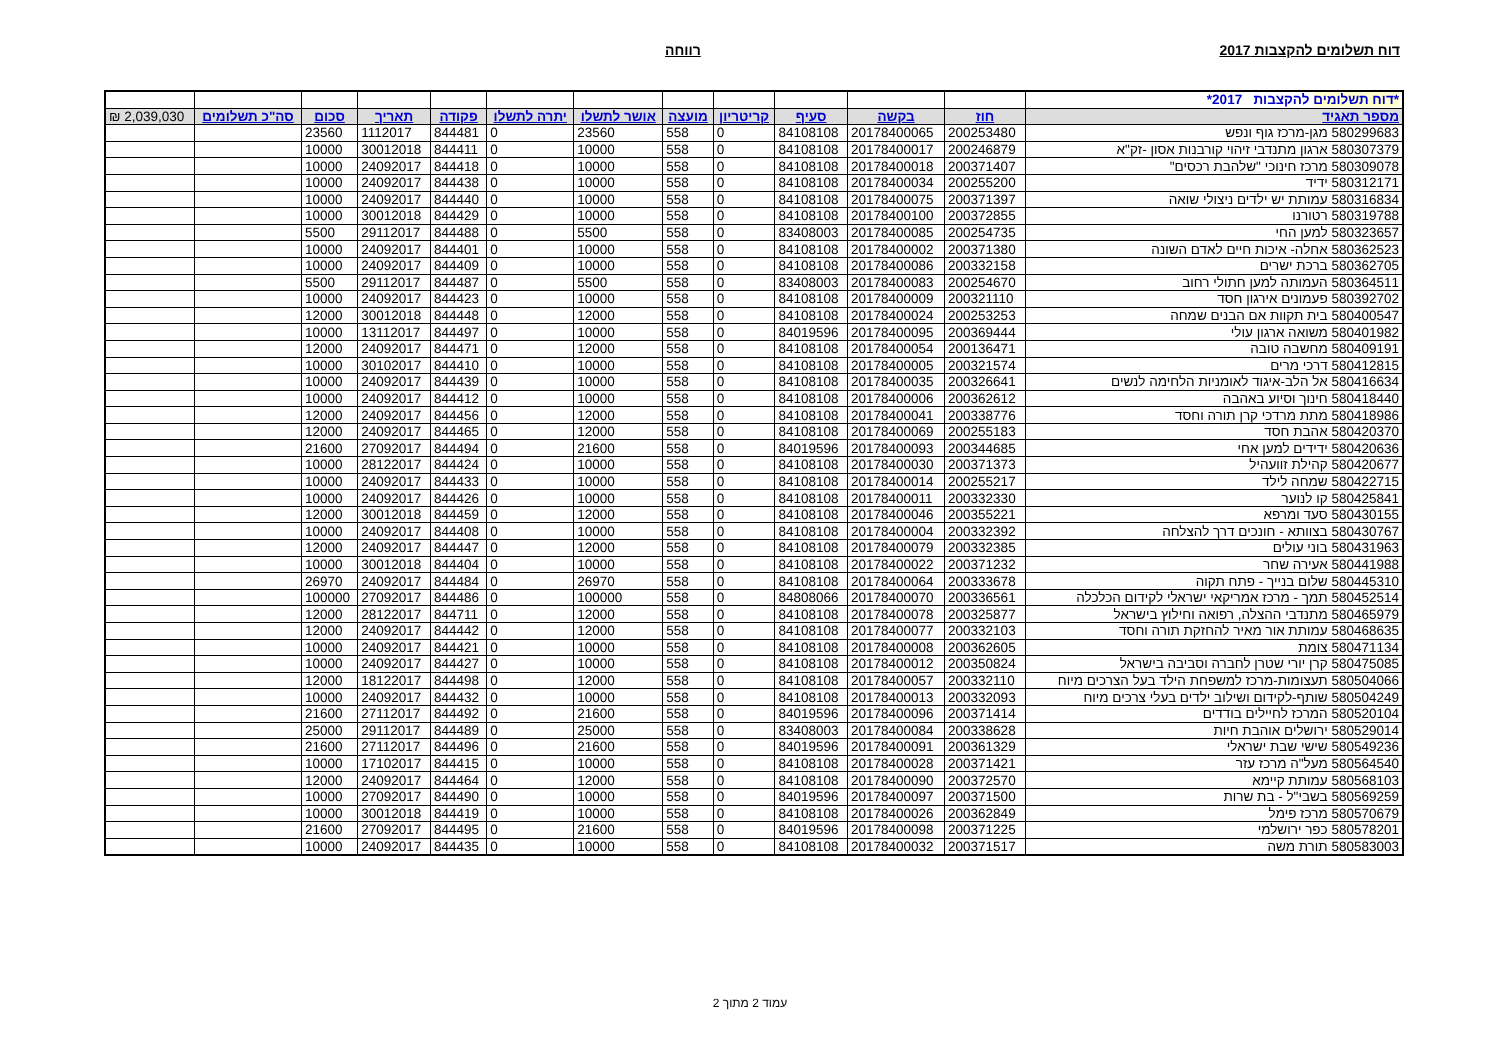דוח תשלומים להקצבות 2017 רווחה
| *דוח תשלומים להקצבות 2017* | | | | | | | | | | | | |
| מספר תאגיד | חוז | בקשה | סעיף | קריטריון | מועצה | אושר לתשלו | יתרה לתשלו | פקודה | תאריך | סכום | סה"כ תשלומים | 2,039,030 ₪ |
| 580299683 מגן-מרכז גוף ונפש | 200253480 | 20178400065 | 84108108 | 0 | 558 | 23560 | 0 | 844481 | 1112017 | 23560 | | |
| 580307379 ארגון מתנדבי זיהוי קורבנות אסון -זק"א | 200246879 | 20178400017 | 84108108 | 0 | 558 | 10000 | 0 | 844411 | 30012018 | 10000 | | |
| 580309078 מרכז חינוכי "שלהבת רכסים" | 200371407 | 20178400018 | 84108108 | 0 | 558 | 10000 | 0 | 844418 | 24092017 | 10000 | | |
| 580312171 ידיד | 200255200 | 20178400034 | 84108108 | 0 | 558 | 10000 | 0 | 844438 | 24092017 | 10000 | | |
| 580316834 עמותת יש ילדים ניצולי שואה | 200371397 | 20178400075 | 84108108 | 0 | 558 | 10000 | 0 | 844440 | 24092017 | 10000 | | |
| 580319788 רטורנו | 200372855 | 20178400100 | 84108108 | 0 | 558 | 10000 | 0 | 844429 | 30012018 | 10000 | | |
| 580323657 למען החי | 200254735 | 20178400085 | 83408003 | 0 | 558 | 5500 | 0 | 844488 | 29112017 | 5500 | | |
| 580362523 אחלה- איכות חיים לאדם השונה | 200371380 | 20178400002 | 84108108 | 0 | 558 | 10000 | 0 | 844401 | 24092017 | 10000 | | |
| 580362705 ברכת ישרים | 200332158 | 20178400086 | 84108108 | 0 | 558 | 10000 | 0 | 844409 | 24092017 | 10000 | | |
| 580364511 העמותה למען חתולי רחוב | 200254670 | 20178400083 | 83408003 | 0 | 558 | 5500 | 0 | 844487 | 29112017 | 5500 | | |
| 580392702 פעמונים אירגון חסד | 200321110 | 20178400009 | 84108108 | 0 | 558 | 10000 | 0 | 844423 | 24092017 | 10000 | | |
| 580400547 בית תקוות אם הבנים שמחה | 200253253 | 20178400024 | 84108108 | 0 | 558 | 12000 | 0 | 844448 | 30012018 | 12000 | | |
| 580401982 משואה ארגון עולי | 200369444 | 20178400095 | 84019596 | 0 | 558 | 10000 | 0 | 844497 | 13112017 | 10000 | | |
| 580409191 מחשבה טובה | 200136471 | 20178400054 | 84108108 | 0 | 558 | 12000 | 0 | 844471 | 24092017 | 12000 | | |
| 580412815 דרכי מרים | 200321574 | 20178400005 | 84108108 | 0 | 558 | 10000 | 0 | 844410 | 30102017 | 10000 | | |
| 580416634 אל הלב-איגוד לאומניות הלחימה לנשים | 200326641 | 20178400035 | 84108108 | 0 | 558 | 10000 | 0 | 844439 | 24092017 | 10000 | | |
| 580418440 חינוך וסיוע באהבה | 200362612 | 20178400006 | 84108108 | 0 | 558 | 10000 | 0 | 844412 | 24092017 | 10000 | | |
| 580418986 מתת מרדכי קרן תורה וחסד | 200338776 | 20178400041 | 84108108 | 0 | 558 | 12000 | 0 | 844456 | 24092017 | 12000 | | |
| 580420370 אהבת חסד | 200255183 | 20178400069 | 84108108 | 0 | 558 | 12000 | 0 | 844465 | 24092017 | 12000 | | |
| 580420636 ידידים למען אחי | 200344685 | 20178400093 | 84019596 | 0 | 558 | 21600 | 0 | 844494 | 27092017 | 21600 | | |
| 580420677 קהילת זוועהיל | 200371373 | 20178400030 | 84108108 | 0 | 558 | 10000 | 0 | 844424 | 28122017 | 10000 | | |
| 580422715 שמחה לילד | 200255217 | 20178400014 | 84108108 | 0 | 558 | 10000 | 0 | 844433 | 24092017 | 10000 | | |
| 580425841 קו לנוער | 200332330 | 20178400011 | 84108108 | 0 | 558 | 10000 | 0 | 844426 | 24092017 | 10000 | | |
| 580430155 סעד ומרפא | 200355221 | 20178400046 | 84108108 | 0 | 558 | 12000 | 0 | 844459 | 30012018 | 12000 | | |
| 580430767 בצוותא - חונכים דרך להצלחה | 200332392 | 20178400004 | 84108108 | 0 | 558 | 10000 | 0 | 844408 | 24092017 | 10000 | | |
| 580431963 בוני עולים | 200332385 | 20178400079 | 84108108 | 0 | 558 | 12000 | 0 | 844447 | 24092017 | 12000 | | |
| 580441988 אעירה שחר | 200371232 | 20178400022 | 84108108 | 0 | 558 | 10000 | 0 | 844404 | 30012018 | 10000 | | |
| 580445310 שלום בנייך - פתח תקוה | 200333678 | 20178400064 | 84108108 | 0 | 558 | 26970 | 0 | 844484 | 24092017 | 26970 | | |
| 580452514 תמך - מרכז אמריקאי ישראלי לקידום הכלכלה | 200336561 | 20178400070 | 84808066 | 0 | 558 | 100000 | 0 | 844486 | 27092017 | 100000 | | |
| 580465979 מתנדבי ההצלה, רפואה וחילוץ בישראל | 200325877 | 20178400078 | 84108108 | 0 | 558 | 12000 | 0 | 844711 | 28122017 | 12000 | | |
| 580468635 עמותת אור מאיר להחזקת תורה וחסד | 200332103 | 20178400077 | 84108108 | 0 | 558 | 12000 | 0 | 844442 | 24092017 | 12000 | | |
| 580471134 צומת | 200362605 | 20178400008 | 84108108 | 0 | 558 | 10000 | 0 | 844421 | 24092017 | 10000 | | |
| 580475085 קרן יורי שטרן לחברה וסביבה בישראל | 200350824 | 20178400012 | 84108108 | 0 | 558 | 10000 | 0 | 844427 | 24092017 | 10000 | | |
| 580504066 תעצומות-מרכז למשפחת הילד בעל הצרכים מיוח | 200332110 | 20178400057 | 84108108 | 0 | 558 | 12000 | 0 | 844498 | 18122017 | 12000 | | |
| 580504249 שותף-לקידום ושילוב ילדים בעלי צרכים מיוח | 200332093 | 20178400013 | 84108108 | 0 | 558 | 10000 | 0 | 844432 | 24092017 | 10000 | | |
| 580520104 המרכז לחיילים בודדים | 200371414 | 20178400096 | 84019596 | 0 | 558 | 21600 | 0 | 844492 | 27112017 | 21600 | | |
| 580529014 ירושלים אוהבת חיות | 200338628 | 20178400084 | 83408003 | 0 | 558 | 25000 | 0 | 844489 | 29112017 | 25000 | | |
| 580549236 שישי שבת ישראלי | 200361329 | 20178400091 | 84019596 | 0 | 558 | 21600 | 0 | 844496 | 27112017 | 21600 | | |
| 580564540 מעל"ה מרכז עזר | 200371421 | 20178400028 | 84108108 | 0 | 558 | 10000 | 0 | 844415 | 17102017 | 10000 | | |
| 580568103 עמותת קיימא | 200372570 | 20178400090 | 84108108 | 0 | 558 | 12000 | 0 | 844464 | 24092017 | 12000 | | |
| 580569259 בשבי"ל - בת שרות | 200371500 | 20178400097 | 84019596 | 0 | 558 | 10000 | 0 | 844490 | 27092017 | 10000 | | |
| 580570679 מרכז פימל | 200362849 | 20178400026 | 84108108 | 0 | 558 | 10000 | 0 | 844419 | 30012018 | 10000 | | |
| 580578201 כפר ירושלמי | 200371225 | 20178400098 | 84019596 | 0 | 558 | 21600 | 0 | 844495 | 27092017 | 21600 | | |
| 580583003 תורת משה | 200371517 | 20178400032 | 84108108 | 0 | 558 | 10000 | 0 | 844435 | 24092017 | 10000 | | |
עמוד 2 מתוך 2